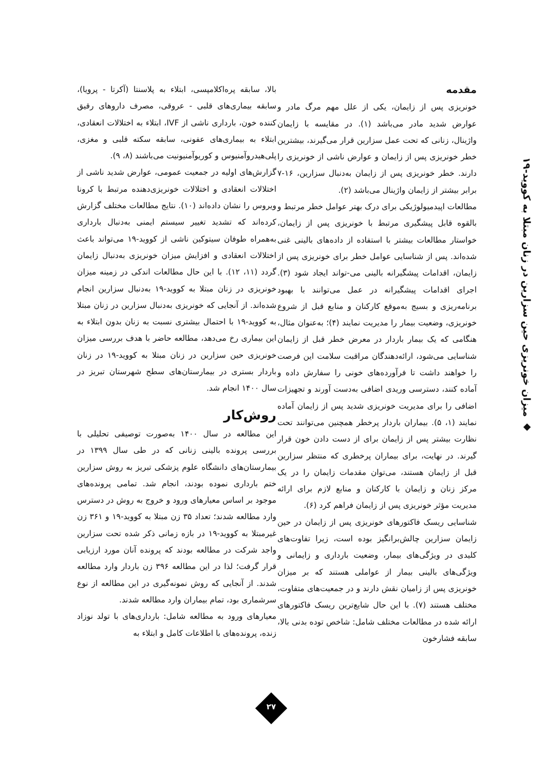◆ میزان خونریزی حین سزارین در زنان مبتلا به کووید-۱۹
مقدمه
خونریزی پس از زایمان، یکی از علل مهم مرگ مادر و عوارض شدید مادر می‌باشد (۱). در مقایسه با زایمان واژینال، زنانی که تحت عمل سزارین قرار می‌گیرند، بیشترین خطر خونریزی پس از زایمان و عوارض ناشی از خونریزی را دارند. خطر خونریزی پس از زایمان به‌دنبال سزارین، ۱۶-۷ برابر بیشتر از زایمان واژینال می‌باشد (۲).
مطالعات اپیدمیولوژیکی برای درک بهتر عوامل خطر مرتبط و بالقوه قابل پیشگیری مرتبط با خونریزی پس از زایمان، خواستار مطالعات بیشتر با استفاده از داده‌های بالینی غنی شده‌اند. پس از شناسایی عوامل خطر برای خونریزی پس از زایمان، اقدامات پیشگیرانه بالینی می-تواند ایجاد شود (۳). اجرای اقدامات پیشگیرانه در عمل می‌توانند با بهبود برنامه‌ریزی و بسیج به‌موقع کارکنان و منابع قبل از شروع خونریزی، وضعیت بیمار را مدیریت نمایند (۴)؛ به‌عنوان مثال، هنگامی که یک بیمار باردار در معرض خطر قبل از زایمان شناسایی می‌شود، ارائه‌دهندگان مراقبت سلامت این فرصت را خواهند داشت تا فرآورده‌های خونی را سفارش داده و آماده کنند، دسترسی وریدی اضافی به‌دست آورند و تجهیزات اضافی را برای مدیریت خونریزی شدید پس از زایمان آماده نمایند (۱، ۵). بیماران باردار پرخطر همچنین می‌توانند تحت نظارت بیشتر پس از زایمان برای از دست دادن خون قرار گیرند. در نهایت، برای بیماران پرخطری که منتظر سزارین قبل از زایمان هستند، می‌توان مقدمات زایمان را در یک مرکز زنان و زایمان با کارکنان و منابع لازم برای ارائه مدیریت مؤثر خونریزی پس از زایمان فراهم کرد (۶).
شناسایی ریسک فاکتورهای خونریزی پس از زایمان در حین زایمان سزارین چالش‌برانگیز بوده است، زیرا تفاوت‌های کلیدی در ویژگی‌های بیمار، وضعیت بارداری و زایمانی و ویژگی‌های بالینی بیمار از عواملی هستند که بر میزان خونریزی پس از زامیان نقش دارند و در جمعیت‌های متفاوت، مختلف هستند (۷). با این حال شایع‌ترین ریسک فاکتورهای ارائه شده در مطالعات مختلف شامل: شاخص توده بدنی بالا، سابقه فشارخون
بالا، سابقه پره‌اکلامپسی، ابتلاء به پلاسنتا (آکرتا - پرویا)، سابقه بیماری‌های قلبی - عروقی، مصرف داروهای رقیق کننده خون، بارداری ناشی از IVF، ابتلاء به اختلالات انعقادی، ابتلاء به بیماری‌های عفونی، سابقه سکته قلبی و مغزی، پلی‌هیدروآمنیوس و کوریوآمنیونیت می‌باشند (۸، ۹).
گزارش‌های اولیه در جمعیت عمومی، عوارض شدید ناشی از اختلالات انعقادی و اختلالات خونریزی‌دهنده مرتبط با کرونا ویروس را نشان داده‌اند (۱۰). نتایج مطالعات مختلف گزارش کرده‌اند که تشدید تغییر سیستم ایمنی به‌دنبال بارداری به‌همراه طوفان سیتوکین ناشی از کووید-۱۹ می‌تواند باعث اختلالات انعقادی و افزایش میزان خونریزی به‌دنبال زایمان گردد (۱۱، ۱۲). با این حال مطالعات اندکی در زمینه میزان خونریزی در زنان مبتلا به کووید-۱۹ به‌دنبال سزارین انجام شده‌اند. از آنجایی که خونریزی به‌دنبال سزارین در زنان مبتلا به کووید-۱۹ با احتمال بیشتری نسبت به زنان بدون ابتلاء به این بیماری رخ می‌دهد، مطالعه حاضر با هدف بررسی میزان خونریزی حین سزارین در زنان مبتلا به کووید-۱۹ در زنان باردار بستری در بیمارستان‌های سطح شهرستان تبریز در سال ۱۴۰۰ انجام شد.
روش‌کار
این مطالعه در سال ۱۴۰۰ به‌صورت توصیفی تحلیلی با بررسی پرونده بالینی زنانی که در طی سال ۱۳۹۹ در بیمارستان‌های دانشگاه علوم پزشکی تبریز به روش سزارین ختم بارداری نموده بودند، انجام شد. تمامی پرونده‌های موجود بر اساس معیارهای ورود و خروج به روش در دسترس وارد مطالعه شدند؛ تعداد ۳۵ زن مبتلا به کووید-۱۹ و ۳۶۱ زن غیرمبتلا به کووید-۱۹ در بازه زمانی ذکر شده تحت سزارین واجد شرکت در مطالعه بودند که پرونده آنان مورد ارزیابی قرار گرفت؛ لذا در این مطالعه ۳۹۶ زن باردار وارد مطالعه شدند. از آنجایی که روش نمونه‌گیری در این مطالعه از نوع سرشماری بود، تمام بیماران وارد مطالعه شدند.
معیارهای ورود به مطالعه شامل: بارداری‌های با تولد نوزاد زنده، پرونده‌های با اطلاعات کامل و ابتلاء به
۲۷